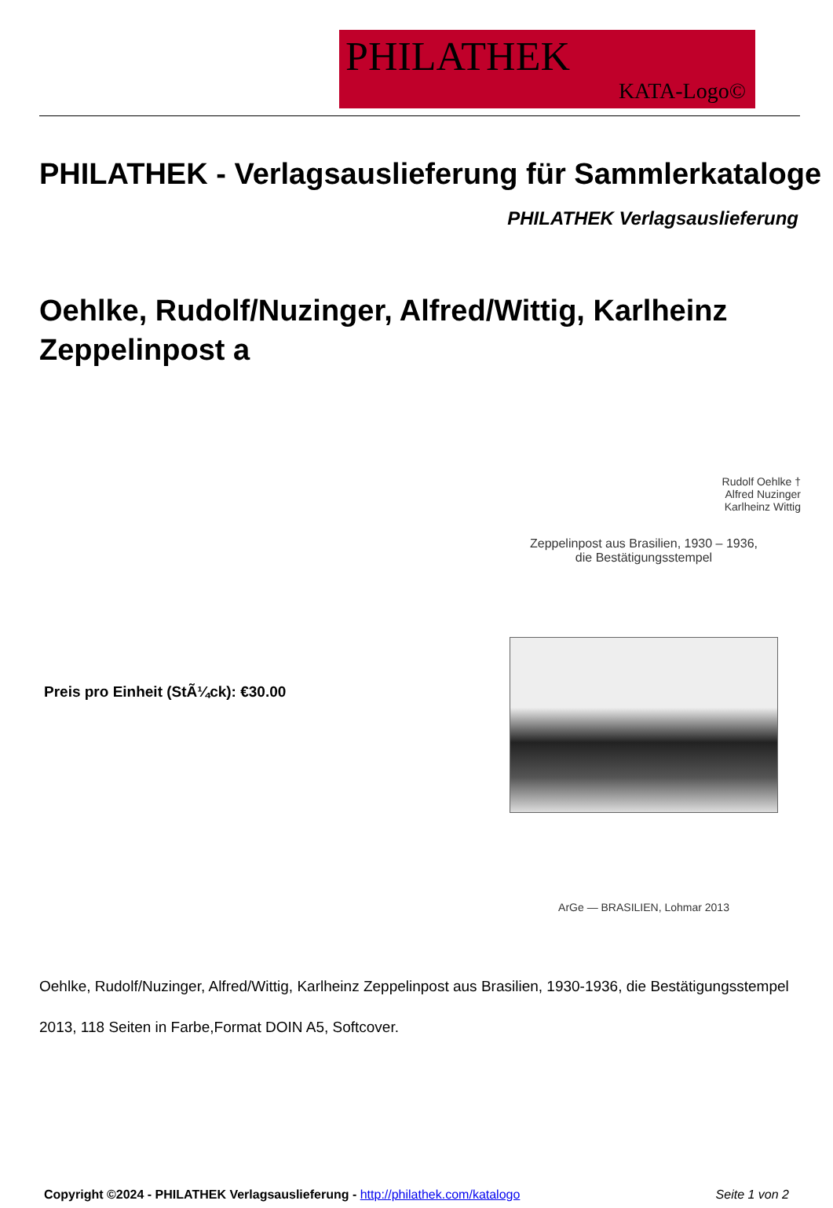PHILATHEK
KATA-Logo©
PHILATHEK - Verlagsauslieferung für Sammlerkataloge
PHILATHEK Verlagsauslieferung
Oehlke, Rudolf/Nuzinger, Alfred/Wittig, Karlheinz Zeppelinpost a
Preis pro Einheit (StÃ¼ck): €30.00
Rudolf Oehlke †
Alfred Nuzinger
Karlheinz Wittig
Zeppelinpost aus Brasilien, 1930 – 1936,
die Bestätigungsstempel
ArGe — BRASILIEN, Lohmar 2013
Oehlke, Rudolf/Nuzinger, Alfred/Wittig, Karlheinz Zeppelinpost aus Brasilien, 1930-1936, die Bestätigungsstempel
2013, 118 Seiten in Farbe,Format DOIN A5, Softcover.
Copyright ©2024 - PHILATHEK Verlagsauslieferung - http://philathek.com/katalogo Seite 1 von 2